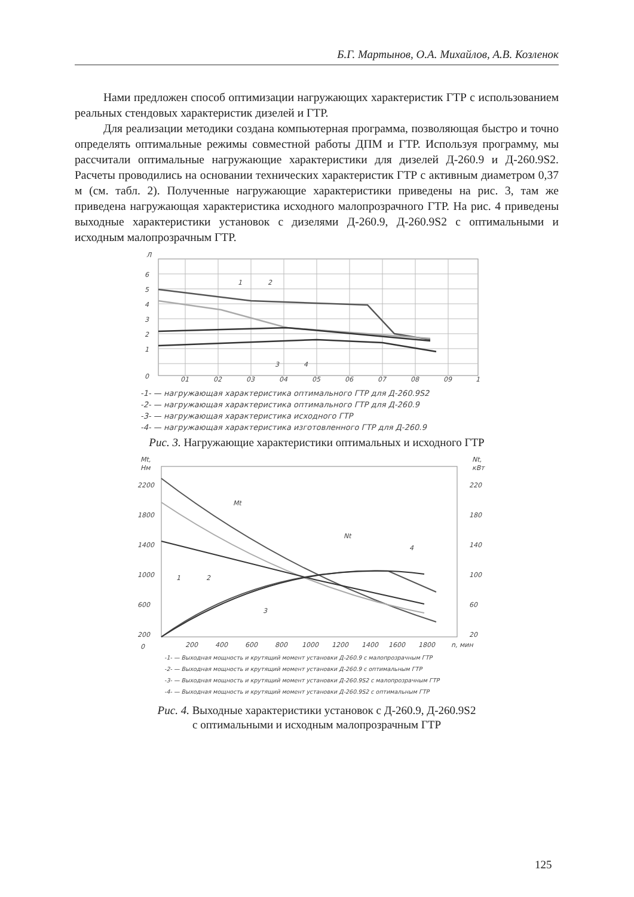Б.Г. Мартынов, О.А. Михайлов, А.В. Козленок
Нами предложен способ оптимизации нагружающих характеристик ГТР с использованием реальных стендовых характеристик дизелей и ГТР.
Для реализации методики создана компьютерная программа, позволяющая быстро и точно определять оптимальные режимы совместной работы ДПМ и ГТР. Используя программу, мы рассчитали оптимальные нагружающие характеристики для дизелей Д-260.9 и Д-260.9S2. Расчеты проводились на основании технических характеристик ГТР с активным диаметром 0,37 м (см. табл. 2). Полученные нагружающие характеристики приведены на рис. 3, там же приведена нагружающая характеристика исходного малопрозрачного ГТР. На рис. 4 приведены выходные характеристики установок с дизелями Д-260.9, Д-260.9S2 с оптимальными и исходным малопрозрачным ГТР.
Л
6
5
4
3
2
1
0
01
02
03
04
05
06
07
08
09
1
1
2
3
4
-1- — нагружающая характеристика оптимального ГТР для Д-260.9S2
-2- — нагружающая характеристика оптимального ГТР для Д-260.9
-3- — нагружающая характеристика исходного ГТР
-4- — нагружающая характеристика изготовленного ГТР для Д-260.9
Рис. 3. Нагружающие характеристики оптимальных и исходного ГТР
Mt,
Нм
Nt,
кВт
2200
1800
1400
1000
600
200
0
220
180
140
100
60
20
200
400
600
800
1000
1200
1400
1600
1800
n, мин
Mt
Nt
1
2
3
4
-1- — Выходная мощность и крутящий момент установки Д-260.9 с малопрозрачным ГТР
-2- — Выходная мощность и крутящий момент установки Д-260.9 с оптимальным ГТР
-3- — Выходная мощность и крутящий момент установки Д-260.9S2 с малопрозрачным ГТР
-4- — Выходная мощность и крутящий момент установки Д-260.9S2 с оптимальным ГТР
Рис. 4. Выходные характеристики установок с Д-260.9, Д-260.9S2
с оптимальными и исходным малопрозрачным ГТР
125